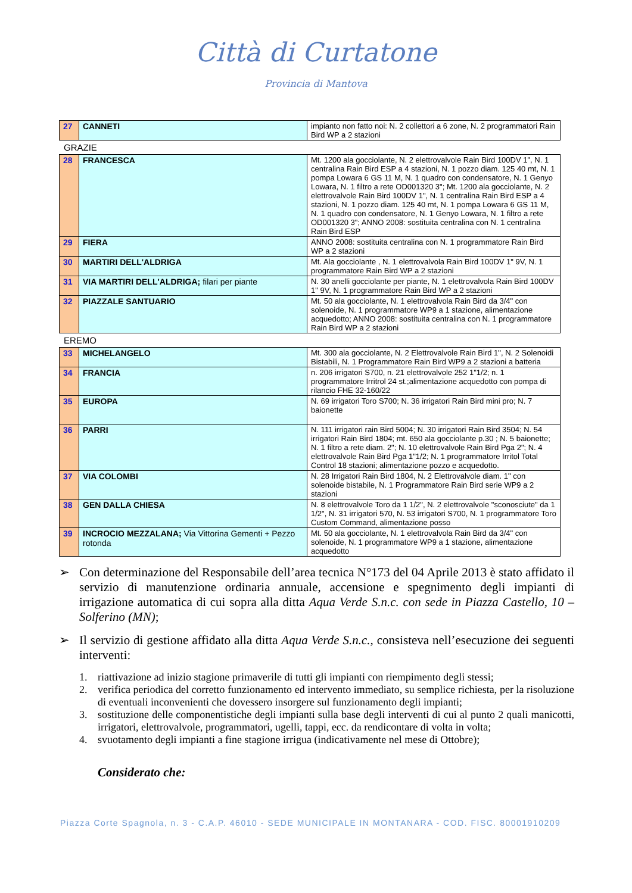Città di Curtatone
Provincia di Mantova
| 27 | CANNETI | impianto non fatto noi: N. 2 collettori a 6 zone, N. 2 programmatori Rain Bird WP a 2 stazioni |
GRAZIE
| 28 | FRANCESCA | Mt. 1200 ala gocciolante, N. 2 elettrovalvole Rain Bird 100DV 1", N. 1 centralina Rain Bird ESP a 4 stazioni, N. 1 pozzo diam. 125 40 mt, N. 1 pompa Lowara 6 GS 11 M, N. 1 quadro con condensatore, N. 1 Genyo Lowara, N. 1 filtro a rete OD001320 3"; Mt. 1200 ala gocciolante, N. 2 elettrovalvole Rain Bird 100DV 1", N. 1 centralina Rain Bird ESP a 4 stazioni, N. 1 pozzo diam. 125 40 mt, N. 1 pompa Lowara 6 GS 11 M, N. 1 quadro con condensatore, N. 1 Genyo Lowara, N. 1 filtro a rete OD001320 3"; ANNO 2008: sostituita centralina con N. 1 centralina Rain Bird ESP |
| 29 | FIERA | ANNO 2008: sostituita centralina con N. 1 programmatore Rain Bird WP a 2 stazioni |
| 30 | MARTIRI DELL'ALDRIGA | Mt. Ala gocciolante , N. 1 elettrovalvola Rain Bird 100DV 1" 9V, N. 1 programmatore Rain Bird WP a 2 stazioni |
| 31 | VIA MARTIRI DELL'ALDRIGA; filari per piante | N. 30 anelli gocciolante per piante, N. 1 elettrovalvola Rain Bird 100DV 1" 9V, N. 1 programmatore Rain Bird WP a 2 stazioni |
| 32 | PIAZZALE SANTUARIO | Mt. 50 ala gocciolante, N. 1 elettrovalvola Rain Bird da 3/4" con solenoide, N. 1 programmatore WP9 a 1 stazione, alimentazione acquedotto; ANNO 2008: sostituita centralina con N. 1 programmatore Rain Bird WP a 2 stazioni |
EREMO
| 33 | MICHELANGELO | Mt. 300 ala gocciolante, N. 2 Elettrovalvole Rain Bird 1", N. 2 Solenoidi Bistabili, N. 1 Programmatore Rain Bird WP9 a 2 stazioni a batteria |
| 34 | FRANCIA | n. 206 irrigatori S700, n. 21 elettrovalvole 252 1"1/2; n. 1 programmatore Irritrol 24 st.;alimentazione acquedotto con pompa di rilancio FHE 32-160/22 |
| 35 | EUROPA | N. 69 irrigatori Toro S700; N. 36 irrigatori Rain Bird mini pro; N. 7 baionette |
| 36 | PARRI | N. 111 irrigatori rain Bird 5004; N. 30 irrigatori Rain Bird 3504; N. 54 irrigatori Rain Bird 1804; mt. 650 ala gocciolante p.30 ; N. 5 baionette; N. 1 filtro a rete diam. 2"; N. 10 elettrovalvole Rain Bird Pga 2"; N. 4 elettrovalvole Rain Bird Pga 1"1/2; N. 1 programmatore Irritol Total Control 18 stazioni; alimentazione pozzo e acquedotto. |
| 37 | VIA COLOMBI | N. 28 Irrigatori Rain Bird 1804, N. 2 Elettrovalvole diam. 1" con solenoide bistabile, N. 1 Programmatore Rain Bird serie WP9 a 2 stazioni |
| 38 | GEN DALLA CHIESA | N. 8 elettrovalvole Toro da 1 1/2", N. 2 elettrovalvole "sconosciute" da 1 1/2", N. 31 irrigatori 570, N. 53 irrigatori S700, N. 1 programmatore Toro Custom Command, alimentazione posso |
| 39 | INCROCIO MEZZALANA; Via Vittorina Gementi + Pezzo rotonda | Mt. 50 ala gocciolante, N. 1 elettrovalvola Rain Bird da 3/4" con solenoide, N. 1 programmatore WP9 a 1 stazione, alimentazione acquedotto |
➢ Con determinazione del Responsabile dell’area tecnica N°173 del 04 Aprile 2013 è stato affidato il servizio di manutenzione ordinaria annuale, accensione e spegnimento degli impianti di irrigazione automatica di cui sopra alla ditta Aqua Verde S.n.c. con sede in Piazza Castello, 10 – Solferino (MN);
➢ Il servizio di gestione affidato alla ditta Aqua Verde S.n.c., consisteva nell’esecuzione dei seguenti interventi:
1. riattivazione ad inizio stagione primaverile di tutti gli impianti con riempimento degli stessi;
2. verifica periodica del corretto funzionamento ed intervento immediato, su semplice richiesta, per la risoluzione di eventuali inconvenienti che dovessero insorgere sul funzionamento degli impianti;
3. sostituzione delle componentistiche degli impianti sulla base degli interventi di cui al punto 2 quali manicotti, irrigatori, elettrovalvole, programmatori, ugelli, tappi, ecc. da rendicontare di volta in volta;
4. svuotamento degli impianti a fine stagione irrigua (indicativamente nel mese di Ottobre);
Considerato che:
Piazza Corte Spagnola, n. 3 - C.A.P. 46010 - SEDE MUNICIPALE IN MONTANARA - COD. FISC. 80001910209